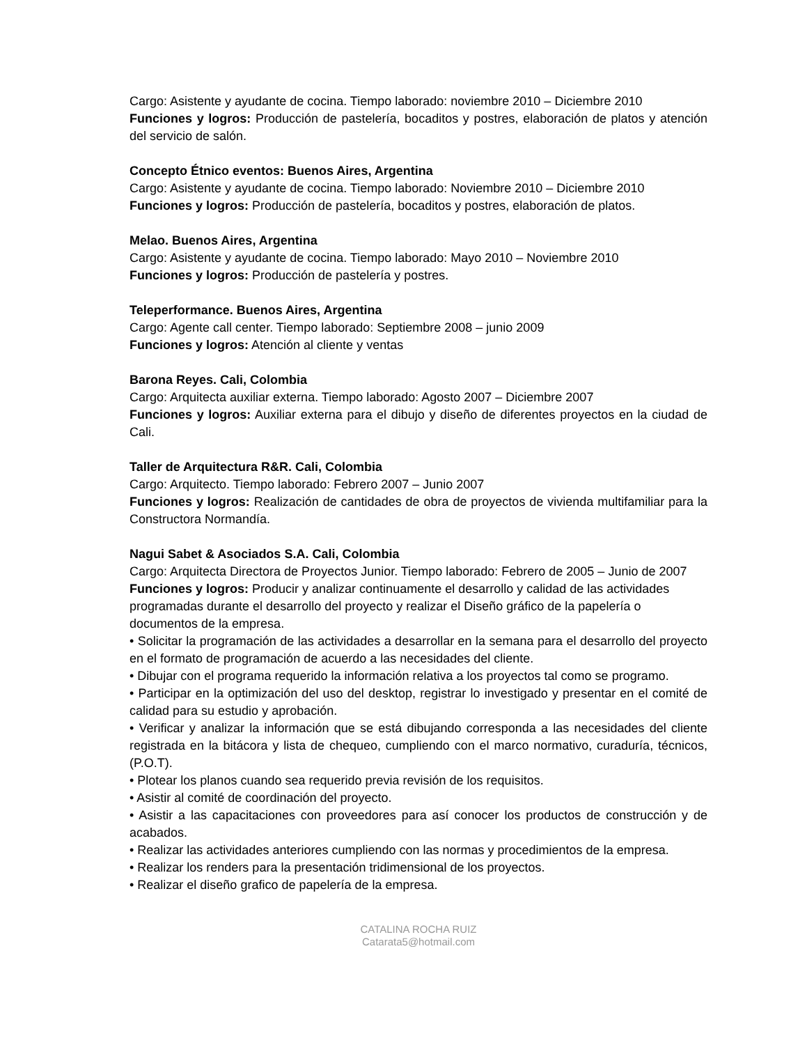Cargo: Asistente y ayudante de cocina. Tiempo laborado: noviembre 2010 – Diciembre 2010
Funciones y logros: Producción de pastelería, bocaditos y postres, elaboración de platos y atención del servicio de salón.
Concepto Étnico eventos: Buenos Aires, Argentina
Cargo: Asistente y ayudante de cocina. Tiempo laborado: Noviembre 2010 – Diciembre 2010
Funciones y logros: Producción de pastelería, bocaditos y postres, elaboración de platos.
Melao. Buenos Aires, Argentina
Cargo: Asistente y ayudante de cocina. Tiempo laborado: Mayo 2010 – Noviembre 2010
Funciones y logros: Producción de pastelería y postres.
Teleperformance. Buenos Aires, Argentina
Cargo: Agente call center. Tiempo laborado: Septiembre 2008 – junio 2009
Funciones y logros: Atención al cliente y ventas
Barona Reyes. Cali, Colombia
Cargo: Arquitecta auxiliar externa. Tiempo laborado: Agosto 2007 – Diciembre 2007
Funciones y logros: Auxiliar externa para el dibujo y diseño de diferentes proyectos en la ciudad de Cali.
Taller de Arquitectura R&R. Cali, Colombia
Cargo: Arquitecto. Tiempo laborado: Febrero 2007 – Junio 2007
Funciones y logros: Realización de cantidades de obra de proyectos de vivienda multifamiliar para la Constructora Normandía.
Nagui Sabet & Asociados S.A. Cali, Colombia
Cargo: Arquitecta Directora de Proyectos Junior. Tiempo laborado: Febrero de 2005 – Junio de 2007
Funciones y logros: Producir y analizar continuamente el desarrollo y calidad de las actividades programadas durante el desarrollo del proyecto y realizar el Diseño gráfico de la papelería o documentos de la empresa.
• Solicitar la programación de las actividades a desarrollar en la semana para el desarrollo del proyecto en el formato de programación de acuerdo a las necesidades del cliente.
• Dibujar con el programa requerido la información relativa a los proyectos tal como se programo.
• Participar en la optimización del uso del desktop, registrar lo investigado y presentar en el comité de calidad para su estudio y aprobación.
• Verificar y analizar la información que se está dibujando corresponda a las necesidades del cliente registrada en la bitácora y lista de chequeo, cumpliendo con el marco normativo, curaduría, técnicos, (P.O.T).
• Plotear los planos cuando sea requerido previa revisión de los requisitos.
• Asistir al comité de coordinación del proyecto.
• Asistir a las capacitaciones con proveedores para así conocer los productos de construcción y de acabados.
• Realizar las actividades anteriores cumpliendo con las normas y procedimientos de la empresa.
• Realizar los renders para la presentación tridimensional de los proyectos.
• Realizar el diseño grafico de papelería de la empresa.
CATALINA ROCHA RUIZ
Catarata5@hotmail.com